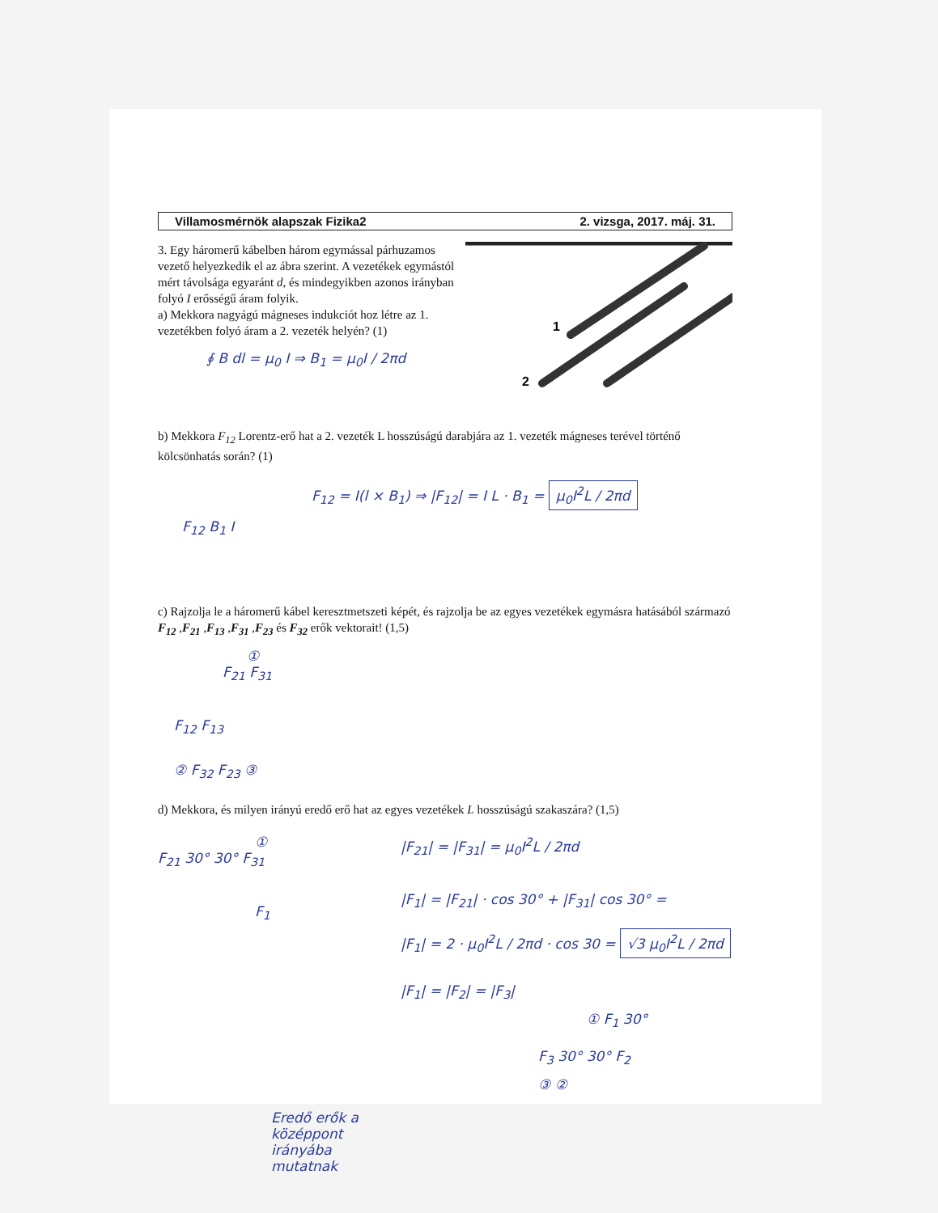Villamosmérnök alapszak Fizika2 2. vizsga, 2017. máj. 31.
3. Egy háromerű kábelben három egymással párhuzamos vezető helyezkedik el az ábra szerint. A vezetékek egymástól mért távolsága egyaránt d, és mindegyikben azonos irányban folyó I erősségű áram folyik.
a) Mekkora nagyágú mágneses indukciót hoz létre az 1. vezetékben folyó áram a 2. vezeték helyén? (1)
∮ B dl = μ<sub>0</sub> I ⇒ B<sub>1</sub> = μ<sub>0</sub>I / 2πd
1
2
b) Mekkora F<sub>12</sub> Lorentz-erő hat a 2. vezeték L hosszúságú darabjára az 1. vezeték mágneses terével történő kölcsönhatás során? (1)
F<sub>12</sub> = I(l × B<sub>1</sub>) ⇒ |F<sub>12</sub>| = I L · B<sub>1</sub> = μ<sub>0</sub>I<sup>2</sup>L / 2πd
F<sub>12</sub> B<sub>1</sub> I
c) Rajzolja le a háromerű kábel keresztmetszeti képét, és rajzolja be az egyes vezetékek egymásra hatásából származó F<sub>12</sub> ,F<sub>21</sub> ,F<sub>13</sub> ,F<sub>31</sub> ,F<sub>23</sub> és F<sub>32</sub> erők vektorait! (1,5)
①
F<sub>21</sub> F<sub>31</sub>
F<sub>12</sub> F<sub>13</sub>
② F<sub>32</sub> F<sub>23</sub> ③
d) Mekkora, és milyen irányú eredő erő hat az egyes vezetékek L hosszúságú szakaszára? (1,5)
①
F<sub>21</sub> 30° 30° F<sub>31</sub>
F<sub>1</sub>
Eredő erők a középpont irányába mutatnak
|F<sub>21</sub>| = |F<sub>31</sub>| = μ<sub>0</sub>I<sup>2</sup>L / 2πd
|F<sub>1</sub>| = |F<sub>21</sub>| · cos 30° + |F<sub>31</sub>| cos 30° =
|F<sub>1</sub>| = 2 · μ<sub>0</sub>I<sup>2</sup>L / 2πd · cos 30 = √3 μ<sub>0</sub>I<sup>2</sup>L / 2πd
|F<sub>1</sub>| = |F<sub>2</sub>| = |F<sub>3</sub>|
① F<sub>1</sub> 30°
F<sub>3</sub> 30° 30° F<sub>2</sub>
③ ②